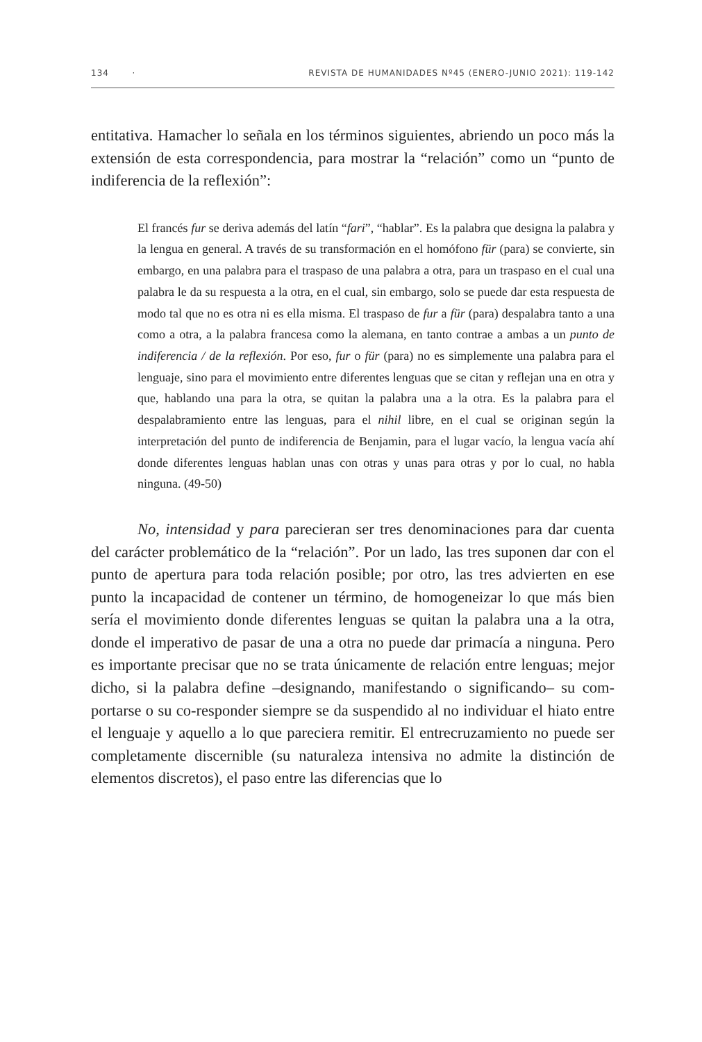134 · REVISTA DE HUMANIDADES Nº45 (ENERO-JUNIO 2021): 119-142
entitativa. Hamacher lo señala en los términos siguientes, abriendo un poco más la extensión de esta correspondencia, para mostrar la “relación” como un “punto de indiferencia de la reflexión”:
El francés fur se deriva además del latín “fari”, “hablar”. Es la palabra que designa la palabra y la lengua en general. A través de su transformación en el homófono für (para) se convierte, sin embargo, en una palabra para el traspaso de una palabra a otra, para un traspaso en el cual una palabra le da su respuesta a la otra, en el cual, sin embargo, solo se puede dar esta respuesta de modo tal que no es otra ni es ella misma. El traspaso de fur a für (para) despalabra tanto a una como a otra, a la palabra francesa como la alemana, en tanto contrae a ambas a un punto de indiferencia / de la reflexión. Por eso, fur o für (para) no es simplemente una palabra para el lenguaje, sino para el movimiento entre diferentes lenguas que se citan y reflejan una en otra y que, hablando una para la otra, se quitan la palabra una a la otra. Es la palabra para el despalabramiento entre las lenguas, para el nihil libre, en el cual se originan según la interpretación del punto de indiferencia de Benjamin, para el lugar vacío, la lengua vacía ahí donde diferentes lenguas hablan unas con otras y unas para otras y por lo cual, no habla ninguna. (49-50)
No, intensidad y para parecieran ser tres denominaciones para dar cuenta del carácter problemático de la “relación”. Por un lado, las tres suponen dar con el punto de apertura para toda relación posible; por otro, las tres advierten en ese punto la incapacidad de contener un término, de homogeneizar lo que más bien sería el movimiento donde diferentes lenguas se quitan la palabra una a la otra, donde el imperativo de pasar de una a otra no puede dar primacía a ninguna. Pero es importante precisar que no se trata únicamente de relación entre lenguas; mejor dicho, si la palabra define –designando, manifestando o significando– su com-portarse o su co-responder siempre se da suspendido al no individuar el hiato entre el lenguaje y aquello a lo que pareciera remitir. El entrecruzamiento no puede ser completamente discernible (su naturaleza intensiva no admite la distinción de elementos discretos), el paso entre las diferencias que lo